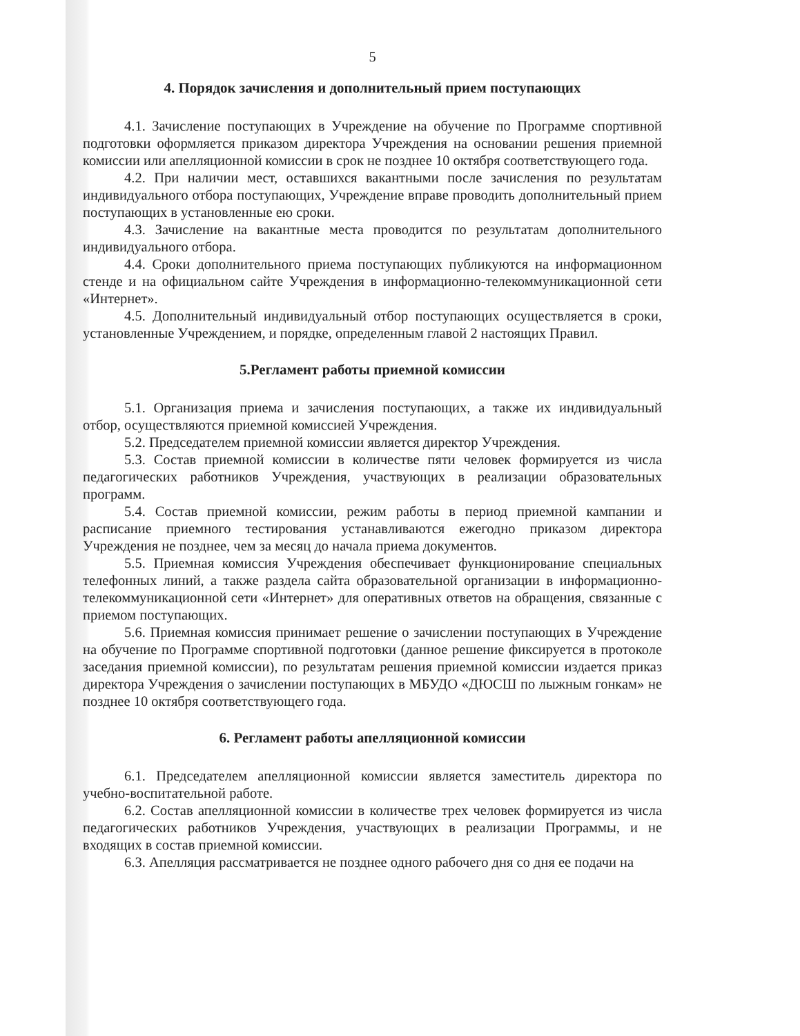5
4. Порядок зачисления и дополнительный прием поступающих
4.1. Зачисление поступающих в Учреждение на обучение по Программе спортивной подготовки оформляется приказом директора Учреждения на основании решения приемной комиссии или апелляционной комиссии в срок не позднее 10 октября соответствующего года.
4.2. При наличии мест, оставшихся вакантными после зачисления по результатам индивидуального отбора поступающих, Учреждение вправе проводить дополнительный прием поступающих в установленные ею сроки.
4.3. Зачисление на вакантные места проводится по результатам дополнительного индивидуального отбора.
4.4. Сроки дополнительного приема поступающих публикуются на информационном стенде и на официальном сайте Учреждения в информационно-телекоммуникационной сети «Интернет».
4.5. Дополнительный индивидуальный отбор поступающих осуществляется в сроки, установленные Учреждением, и порядке, определенным главой 2 настоящих Правил.
5.Регламент работы приемной комиссии
5.1. Организация приема и зачисления поступающих, а также их индивидуальный отбор, осуществляются приемной комиссией Учреждения.
5.2. Председателем приемной комиссии является директор Учреждения.
5.3. Состав приемной комиссии в количестве пяти человек формируется из числа педагогических работников Учреждения, участвующих в реализации образовательных программ.
5.4. Состав приемной комиссии, режим работы в период приемной кампании и расписание приемного тестирования устанавливаются ежегодно приказом директора Учреждения не позднее, чем за месяц до начала приема документов.
5.5. Приемная комиссия Учреждения обеспечивает функционирование специальных телефонных линий, а также раздела сайта образовательной организации в информационно-телекоммуникационной сети «Интернет» для оперативных ответов на обращения, связанные с приемом поступающих.
5.6. Приемная комиссия принимает решение о зачислении поступающих в Учреждение на обучение по Программе спортивной подготовки (данное решение фиксируется в протоколе заседания приемной комиссии), по результатам решения приемной комиссии издается приказ директора Учреждения о зачислении поступающих в МБУДО «ДЮСШ по лыжным гонкам» не позднее 10 октября соответствующего года.
6. Регламент работы апелляционной комиссии
6.1. Председателем апелляционной комиссии является заместитель директора по учебно-воспитательной работе.
6.2. Состав апелляционной комиссии в количестве трех человек формируется из числа педагогических работников Учреждения, участвующих в реализации Программы, и не входящих в состав приемной комиссии.
6.3. Апелляция рассматривается не позднее одного рабочего дня со дня ее подачи на